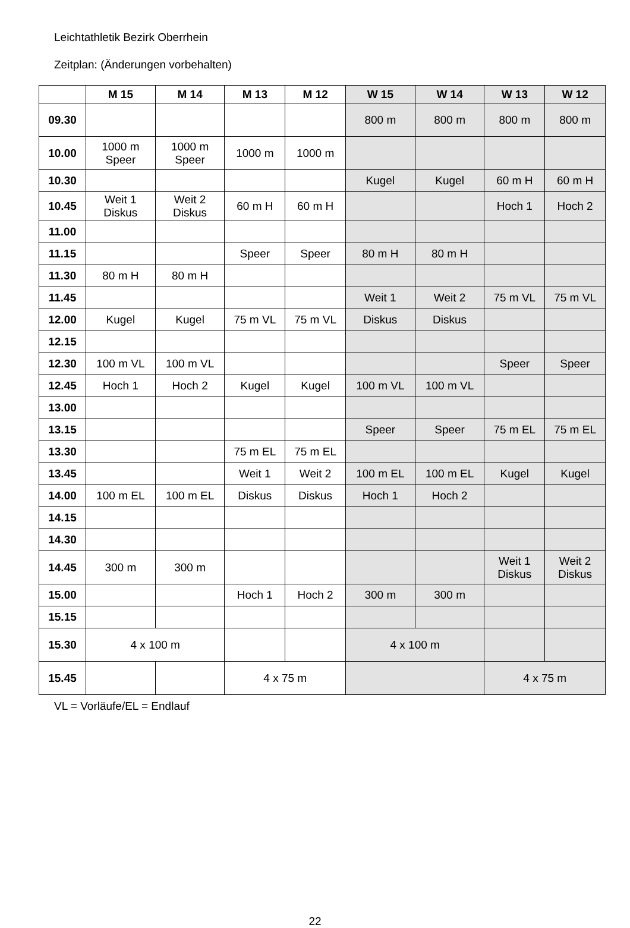Leichtathletik Bezirk Oberrhein
Zeitplan: (Änderungen vorbehalten)
| | M 15 | M 14 | M 13 | M 12 | W 15 | W 14 | W 13 | W 12 |
| --- | --- | --- | --- | --- | --- | --- | --- | --- |
| 09.30 | | | | | 800 m | 800 m | 800 m | 800 m |
| 10.00 | 1000 m Speer | 1000 m Speer | 1000 m | 1000 m | | | | |
| 10.30 | | | | | Kugel | Kugel | 60 m H | 60 m H |
| 10.45 | Weit 1 Diskus | Weit 2 Diskus | 60 m H | 60 m H | | | Hoch 1 | Hoch 2 |
| 11.00 | | | | | | | | |
| 11.15 | | | Speer | Speer | 80 m H | 80 m H | | |
| 11.30 | 80 m H | 80 m H | | | | | | |
| 11.45 | | | | | Weit 1 | Weit 2 | 75 m VL | 75 m VL |
| 12.00 | Kugel | Kugel | 75 m VL | 75 m VL | Diskus | Diskus | | |
| 12.15 | | | | | | | | |
| 12.30 | 100 m VL | 100 m VL | | | | | Speer | Speer |
| 12.45 | Hoch 1 | Hoch 2 | Kugel | Kugel | 100 m VL | 100 m VL | | |
| 13.00 | | | | | | | | |
| 13.15 | | | | | Speer | Speer | 75 m EL | 75 m EL |
| 13.30 | | | 75 m EL | 75 m EL | | | | |
| 13.45 | | | Weit 1 | Weit 2 | 100 m EL | 100 m EL | Kugel | Kugel |
| 14.00 | 100 m EL | 100 m EL | Diskus | Diskus | Hoch 1 | Hoch 2 | | |
| 14.15 | | | | | | | | |
| 14.30 | | | | | | | | |
| 14.45 | 300 m | 300 m | | | | | Weit 1 Diskus | Weit 2 Diskus |
| 15.00 | | | Hoch 1 | Hoch 2 | 300 m | 300 m | | |
| 15.15 | | | | | | | | |
| 15.30 | 4 x 100 m | | | | 4 x 100 m | | | |
| 15.45 | | | 4 x 75 m | | | | 4 x 75 m | |
VL = Vorläufe/EL = Endlauf
22